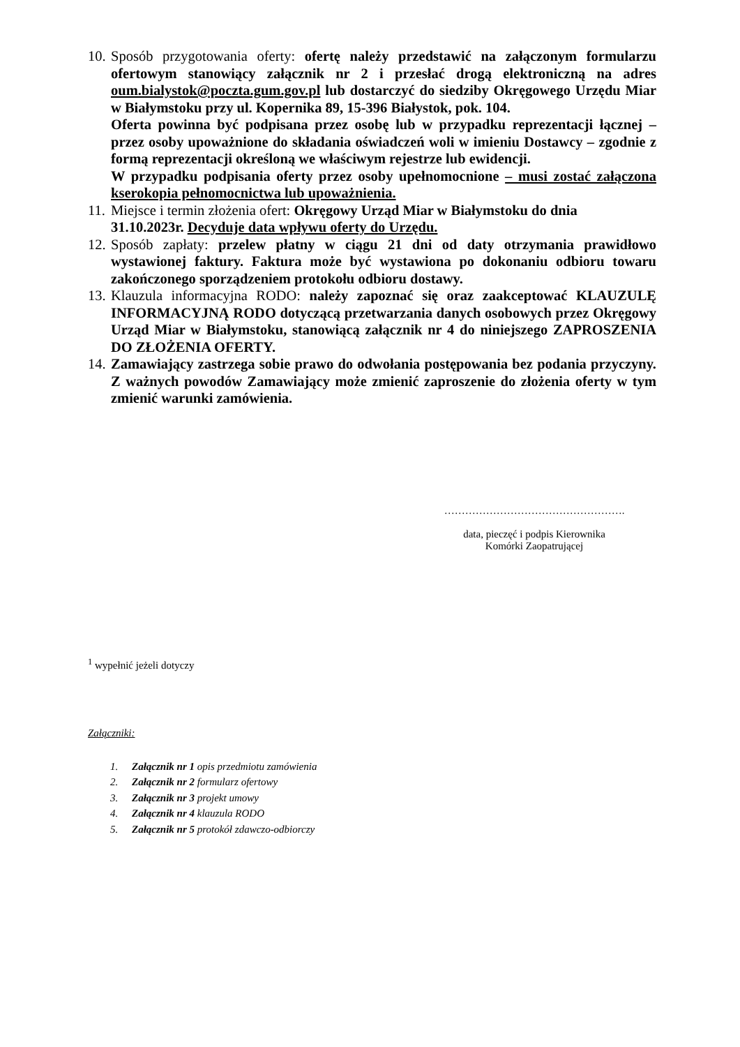10.
Sposób przygotowania oferty: ofertę należy przedstawić na załączonym formularzu ofertowym stanowiący załącznik nr 2 i przesłać drogą elektroniczną na adres oum.bialystok@poczta.gum.gov.pl lub dostarczyć do siedziby Okręgowego Urzędu Miar w Białymstoku przy ul. Kopernika 89, 15-396 Białystok, pok. 104.
Oferta powinna być podpisana przez osobę lub w przypadku reprezentacji łącznej – przez osoby upoważnione do składania oświadczeń woli w imieniu Dostawcy – zgodnie z formą reprezentacji określoną we właściwym rejestrze lub ewidencji.
W przypadku podpisania oferty przez osoby upełnomocnione – musi zostać załączona kserokopia pełnomocnictwa lub upoważnienia.
11.
Miejsce i termin złożenia ofert: Okręgowy Urząd Miar w Białymstoku do dnia
31.10.2023r. Decyduje data wpływu oferty do Urzędu.
12.
Sposób zapłaty: przelew płatny w ciągu 21 dni od daty otrzymania prawidłowo wystawionej faktury. Faktura może być wystawiona po dokonaniu odbioru towaru zakończonego sporządzeniem protokołu odbioru dostawy.
13.
Klauzula informacyjna RODO: należy zapoznać się oraz zaakceptować KLAUZULĘ INFORMACYJNĄ RODO dotyczącą przetwarzania danych osobowych przez Okręgowy Urząd Miar w Białymstoku, stanowiącą załącznik nr 4 do niniejszego ZAPROSZENIA DO ZŁOŻENIA OFERTY.
14.
Zamawiający zastrzega sobie prawo do odwołania postępowania bez podania przyczyny. Z ważnych powodów Zamawiający może zmienić zaproszenie do złożenia oferty w tym zmienić warunki zamówienia.
…………………………………………….
data, pieczęć i podpis Kierownika
Komórki Zaopatrującej
<sup>1</sup> wypełnić jeżeli dotyczy
Załączniki:
1. Załącznik nr 1 opis przedmiotu zamówienia
2. Załącznik nr 2 formularz ofertowy
3. Załącznik nr 3 projekt umowy
4. Załącznik nr 4 klauzula RODO
5. Załącznik nr 5 protokół zdawczo-odbiorczy